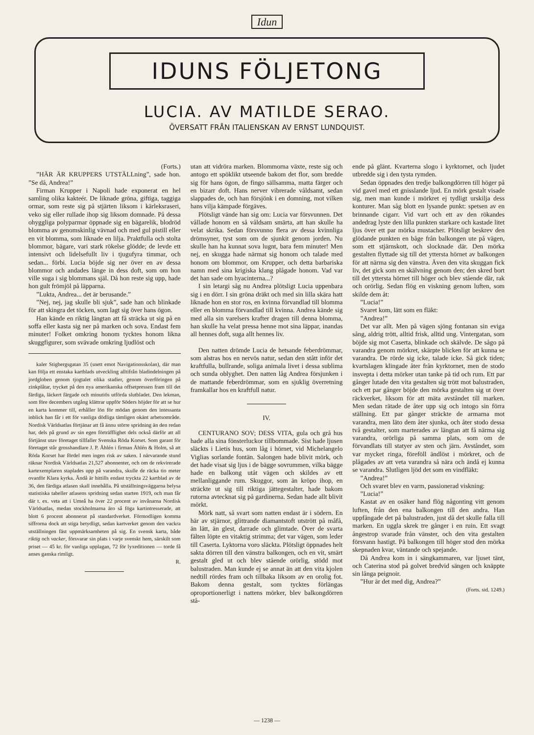Idun
IDUNS FÖLJETONG
LUCIA. AV MATILDE SERAO.
ÖVERSATT FRÅN ITALIENSKAN AV ERNST LUNDQUIST.
(Forts.)
”HÄR ÄR KRUPPERS UTSTÄLLning”, sade hon. ”Se då, Andrea!”
Firman Krupper i Napoli hade exponerat en hel samling olika kakteér. De liknade gröna, giftiga, taggiga ormar, som reste sig på stjärten liksom i kärleksraseri, veko sig eller rullade ihop sig liksom domnade. På dessa ohyggliga polyparmar öppnade sig en bägarelik, blodröd blomma av genomskinlig vävnad och med gul pistill eller en vit blomma, som liknade en lilja. Praktfulla och stolta blommor, bägare, vari stark rökelse glödde; de levde ett intensivt och lidelsefullt liv i tjugufyra timmar, och sedan... förbi. Lucia böjde sig ner över en av dessa blommor och andades länge in dess doft, som om hon ville suga i sig blommans själ. Då hon reste sig upp, hade hon gult frömjöl på läpparna.
”Lukta, Andrea... det är berusande.”
”Nej, nej, jag skulle bli sjuk”, sade han och blinkade för att skingra det töcken, som lagt sig över hans ögon.
Han kände en riktig längtan att få sträcka ut sig på en soffa eller kasta sig ner på marken och sova. Endast fem minuter! Folket omkring honom tycktes honom likna skuggfigurer, som svävade omkring ljudlöst och
kaler Stigbergsgatan 35 (snett emot Navigationsskolan), där man kan följa ett enstaka kartblads utveckling alltifrån bladindelningen på jordgloben genom tjogtalet olika stadier, genom överföringen på zinkplåtar, trycket på den nya amerikanska offsetpressen fram till det färdiga, läckert färgade och minutiös utförda slutbladet. Den lekman, som före decembers utgång klättrar uppför Söders höjder för att se hur en karta kommer till, erhåller lön för mödan genom den intessanta inblick han får i ett för vanliga dödliga tämligen okänt arbetsområde. Nordisk Världsatlas förtjänar att få ännu större spridning än den redan har, dels på grund av sin egen förträfflighet dels också därför att all förtjänst utav företaget tillfaller Svenska Röda Korset. Som garant för företaget står grosshandlare J. P. Åhlén i firman Åhlén & Holm, så att Röda Korset har fördel men ingen risk av saken. I närvarande stund räknar Nordisk Världsatlas 21,527 abonnenter, och om de rekvirerade kartexemplaren staplades upp på varandra, skulle de räcka tio meter ovanför Klara kyrka. Ändå är hittills endast tryckta 22 kartblad av de 36, den färdiga atlasen skall innehålla. På utställningsväggarna belysa statistiska tabeller atlasens spridning sedan starten 1919, och man får där t. ex. veta att i Umeå ha över 22 procent av invånarna Nordisk Världsatlas, medan stockholmarna äro så föga kartintresserade, att blott 6 procent abonnerat på standardverket. Förmodligen komma siffrorna dock att stiga betydligt, sedan kartverket genom den vackra utställningen fäst uppmärksamheten på sig. En svensk karta, både riktig och vacker, försvarar sin plats i varje svenskt hem, särskilt som priset — 45 kr. för vanliga upplagan, 72 för lyxeditionen — torde få anses ganska rimligt.
R.
utan att vidröra marken. Blommorna växte, reste sig och antogo ett spöklikt utseende bakom det flor, som bredde sig för hans ögon, de fingo sällsamma, matta färger och en bizarr doft. Hans nerver vibrerade våldsamt, sedan slappades de, och han försjönk i en domning, mot vilken hans vilja kämpade förgäves.
Plötsligt vände han sig om: Lucia var försvunnen. Det vållade honom en så våldsam smärta, att han skulle ha velat skrika. Sedan försvunno flera av dessa kvinnliga drömsyner, tyst som om de sjunkit genom jorden. Nu skulle han ha kunnat sova lugnt, bara fem minuter! Men nej, en skugga hade närmat sig honom och talade med honom om blommor, om Krupper, och detta barbariska namn med sina krigiska klang plågade honom. Vad var det han sade om hyacinterna...?
I sin letargi såg nu Andrea plötsligt Lucia uppenbara sig i en dörr. I sin gröna dräkt och med sin lilla skära hatt liknade hon en stor ros, en kvinna förvandlad till blomma eller en blomma förvandlad till kvinna. Andrea kände sig med alla sin varelsers krafter dragen till denna blomma, han skulle ha velat pressa henne mot sina läppar, inandas all hennes doft, suga allt hennes liv.
Den natten drömde Lucia de hetsande feberdrömmar, som alstras hos en nervös natur, sedan den stått inför det kraftfulla, bullrande, soliga animala livet i dessa sublima och sunda oblyghet. Den natten låg Andrea försjunken i de mattande feberdrömmar, som en sjuklig överretning framkallar hos en kraftfull natur.
IV.
CENTURANO SOV; DESS VITA, gula och grå hus hade alla sina fönsterluckor tillbommade. Sist hade ljusen släckts i Lietis hus, som låg i hörnet, vid Michelangelo Viglias sorlande fontän. Salongen hade blivit mörk, och det hade visat sig ljus i de bägge sovrummen, vilka bägge hade en balkong utåt vägen och skildes av ett mellanliggande rum. Skuggor, som än kröpo ihop, en sträckte ut sig till riktiga jättegestalter, hade bakom rutorna avtecknat sig på gardinerna. Sedan hade allt blivit mörkt.
Mörk natt, så svart som natten endast är i södern. En här av stjärnor, glittrande diamantstoft utstrött på måfå, än lätt, än glest, darrade och glimtade. Över de svarta fälten löpte en vitaktig strimma; det var vägen, som leder till Caserta. Lyktorna voro släckta. Plötsligt öppnades helt sakta dörren till den vänstra balkongen, och en vit, smärt gestalt gled ut och blev stående orörlig, stödd mot balustraden. Man kunde ej se annat än att den vita kjolen nedtill rördes fram och tillbaka liksom av en orolig fot. Bakom denna gestalt, som tycktes förlängas oproportionerligt i nattens mörker, blev balkongdörren stå-
ende på glänt. Kvarterna slogo i kyrktornet, och ljudet utbredde sig i den tysta rymden.
Sedan öppnades den tredje balkongdörren till höger på vid gavel med ett gnisslande ljud. En mörk gestalt visade sig, men man kunde i mörkret ej tydligt urskilja dess konturer. Man såg blott en lysande punkt: spetsen av en brinnande cigarr. Vid vart och ett av den rökandes andedrag lyste den lilla punkten starkare och kastade litet ljus över ett par mörka mustacher. Plötsligt beskrev den glödande punkten en båge från balkongen ute på vägen, som ett stjärnskott, och slocknade där. Den mörka gestalten flyttade sig till det yttersta hörnet av balkongen för att närma sig den vänstra. Även den vita skuggan fick liv, det gick som en skälvning genom den; den skred bort till det yttersta hörnet till höger och blev stående där, rak och orörlig. Sedan flög en viskning genom luften, som skilde dem åt:
”Lucia!”
Svaret kom, lätt som en fläkt:
”Andrea!”
Det var allt. Men på vägen sjöng fontanan sin eviga sång, aldrig trött, alltid frisk, alltid ung. Vintergatan, som böjde sig mot Caserta, blinkade och skälvde. De sågo på varandra genom mörkret, skärpte blicken för att kunna se varandra. De rörde sig icke, talade icke. Så gick tiden; kvartslagen klingade åter från kyrktornet, men de stodo insvepta i detta mörker utan tanke på tid och rum. Ett par gånger lutade den vita gestalten sig trött mot balustraden, och ett par gånger böjde den mörka gestalten sig ut över räckverket, liksom för att mäta avståndet till marken. Men sedan rätade de åter upp sig och intogo sin förra ställning. Ett par gånger sträckte de armarna mot varandra, men läto dem åter sjunka, och åter stodo dessa två gestalter, som marterades av längtan att få närma sig varandra, orörliga på samma plats, som om de förvandlats till statyer av sten och järn. Avståndet, som var mycket ringa, föreföll ändlöst i mörkret, och de plågades av att veta varandra så nära och ändå ej kunna se varandra. Slutligen ljöd det som en vindfläkt:
”Andrea!”
Och svaret blev en varm, passionerad viskning:
”Lucia!”
Kastat av en osäker hand flög någonting vitt genom luften, från den ena balkongen till den andra. Han uppfångade det på balustraden, just då det skulle falla till marken. En uggla skrek tre gånger i en ruin. Ett svagt ångestrop svarade från vänster, och den vita gestalten försvann hastigt. På balkongen till höger stod den mörka skepnaden kvar, väntande och spejande.
Då Andrea kom in i sängkammaren, var ljuset tänt, och Caterina stod på golvet bredvid sängen och knäppte sin långa peignoir.
”Hur är det med dig, Andrea?”
(Forts. sid. 1249.)
— 1238 —